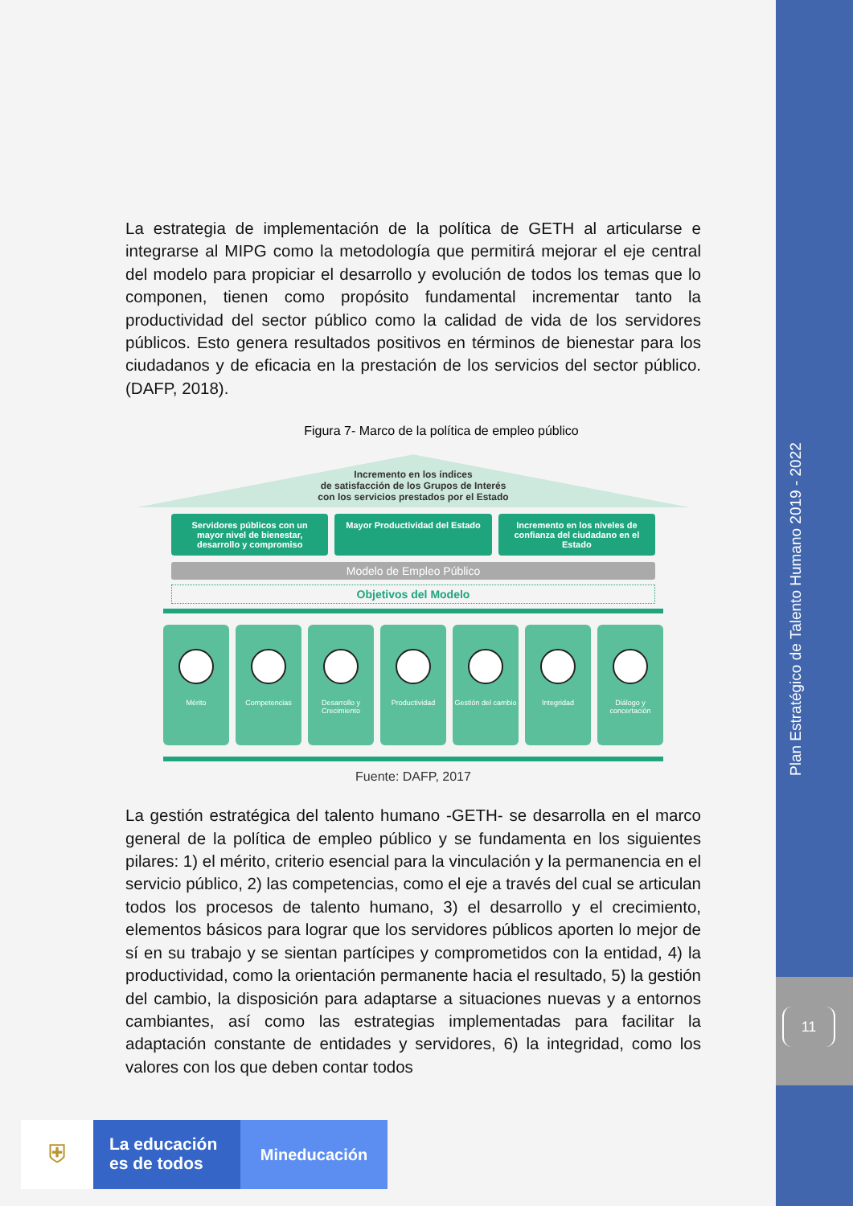Plan Estratégico de Talento Humano 2019 - 2022
11
La estrategia de implementación de la política de GETH al articularse e integrarse al MIPG como la metodología que permitirá mejorar el eje central del modelo para propiciar el desarrollo y evolución de todos los temas que lo componen, tienen como propósito fundamental incrementar tanto la productividad del sector público como la calidad de vida de los servidores públicos. Esto genera resultados positivos en términos de bienestar para los ciudadanos y de eficacia en la prestación de los servicios del sector público. (DAFP, 2018).
Figura 7- Marco de la política de empleo público
Incremento en los índices
de satisfacción de los Grupos de Interés
con los servicios prestados por el Estado
Servidores públicos con un mayor nivel de bienestar, desarrollo y compromiso
Mayor Productividad del Estado Incremento en los niveles de confianza del ciudadano en el Estado
Modelo de Empleo Público
Objetivos del Modelo
Mérito Competencias Desarrollo y Crecimiento Productividad Gestión del cambio Integridad Diálogo y concertación
Fuente: DAFP, 2017
La gestión estratégica del talento humano -GETH- se desarrolla en el marco general de la política de empleo público y se fundamenta en los siguientes pilares: 1) el mérito, criterio esencial para la vinculación y la permanencia en el servicio público, 2) las competencias, como el eje a través del cual se articulan todos los procesos de talento humano, 3) el desarrollo y el crecimiento, elementos básicos para lograr que los servidores públicos aporten lo mejor de sí en su trabajo y se sientan partícipes y comprometidos con la entidad, 4) la productividad, como la orientación permanente hacia el resultado, 5) la gestión del cambio, la disposición para adaptarse a situaciones nuevas y a entornos cambiantes, así como las estrategias implementadas para facilitar la adaptación constante de entidades y servidores, 6) la integridad, como los valores con los que deben contar todos
⛨
La educación
es de todos
Mineducación